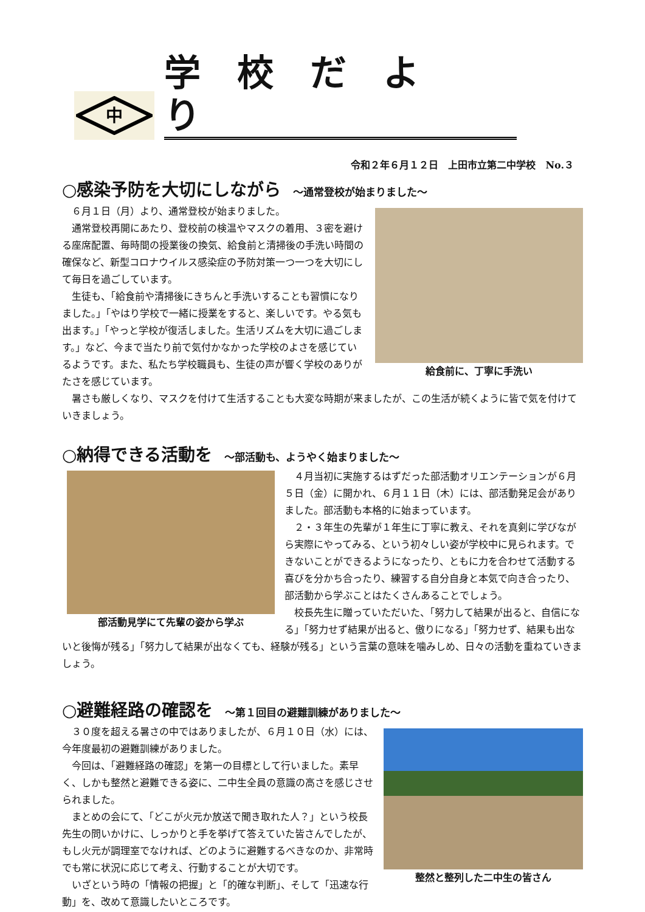中
学校だより
令和２年６月１２日　上田市立第二中学校　No.３
○感染予防を大切にしながら ～通常登校が始まりました～
給食前に、丁寧に手洗い
６月１日（月）より、通常登校が始まりました。
通常登校再開にあたり、登校前の検温やマスクの着用、３密を避ける座席配置、毎時間の授業後の換気、給食前と清掃後の手洗い時間の確保など、新型コロナウイルス感染症の予防対策一つ一つを大切にして毎日を過ごしています。
生徒も、「給食前や清掃後にきちんと手洗いすることも習慣になりました。」「やはり学校で一緒に授業をすると、楽しいです。やる気も出ます。」「やっと学校が復活しました。生活リズムを大切に過ごします。」など、今まで当たり前で気付かなかった学校のよさを感じているようです。また、私たち学校職員も、生徒の声が響く学校のありがたさを感じています。
暑さも厳しくなり、マスクを付けて生活することも大変な時期が来ましたが、この生活が続くように皆で気を付けていきましょう。
○納得できる活動を ～部活動も、ようやく始まりました～
部活動見学にて先輩の姿から学ぶ
４月当初に実施するはずだった部活動オリエンテーションが６月５日（金）に開かれ、６月１１日（木）には、部活動発足会がありました。部活動も本格的に始まっています。
２・３年生の先輩が１年生に丁寧に教え、それを真剣に学びながら実際にやってみる、という初々しい姿が学校中に見られます。できないことができるようになったり、ともに力を合わせて活動する喜びを分かち合ったり、練習する自分自身と本気で向き合ったり、部活動から学ぶことはたくさんあることでしょう。
校長先生に贈っていただいた、「努力して結果が出ると、自信になる」「努力せず結果が出ると、傲りになる」「努力せず、結果も出ないと後悔が残る」「努力して結果が出なくても、経験が残る」という言葉の意味を噛みしめ、日々の活動を重ねていきましょう。
○避難経路の確認を ～第１回目の避難訓練がありました～
整然と整列した二中生の皆さん
３０度を超える暑さの中ではありましたが、６月１０日（水）には、今年度最初の避難訓練がありました。
今回は、「避難経路の確認」を第一の目標として行いました。素早く、しかも整然と避難できる姿に、二中生全員の意識の高さを感じさせられました。
まとめの会にて、「どこが火元か放送で聞き取れた人？」という校長先生の問いかけに、しっかりと手を挙げて答えていた皆さんでしたが、もし火元が調理室でなければ、どのように避難するべきなのか、非常時でも常に状況に応じて考え、行動することが大切です。
いざという時の「情報の把握」と「的確な判断」、そして「迅速な行動」を、改めて意識したいところです。